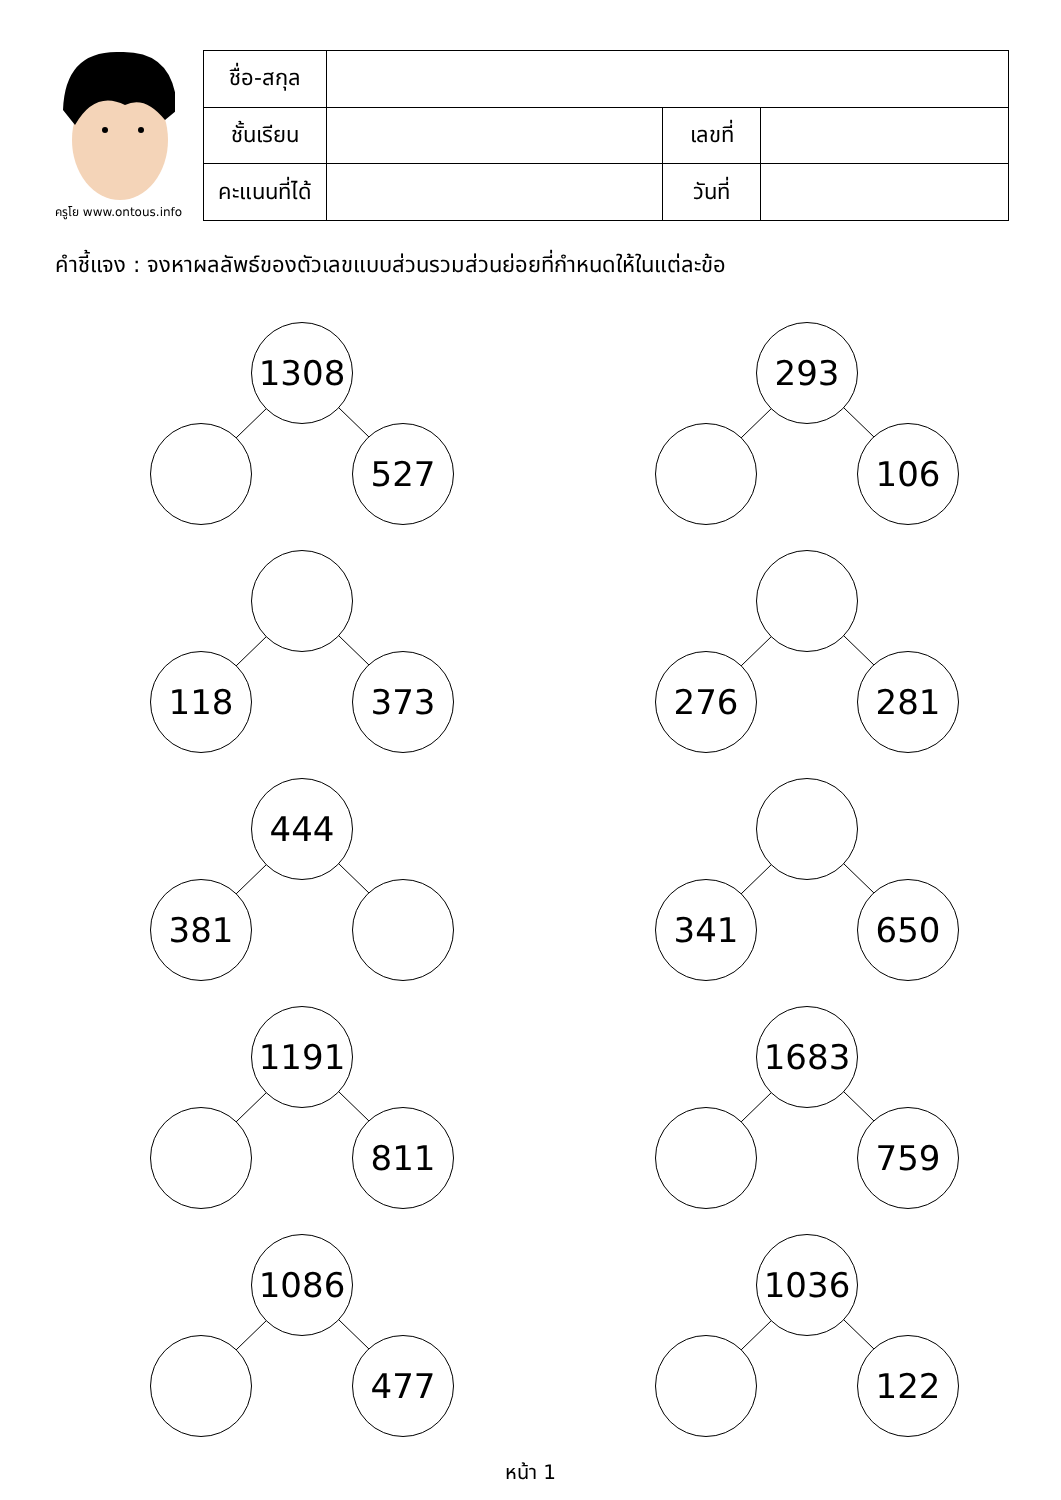ครูโย www.ontous.info
| ชื่อ-สกุล | | | |
| ชั้นเรียน | | เลขที่ | |
| คะแนนที่ได้ | | วันที่ | |
คำชี้แจง : จงหาผลลัพธ์ของตัวเลขแบบส่วนรวมส่วนย่อยที่กำหนดให้ในแต่ละข้อ
1308
527
293
106
118 373
276 281
444
381
341 650
1191
811
1683
759
1086
477
1036
122
หน้า 1